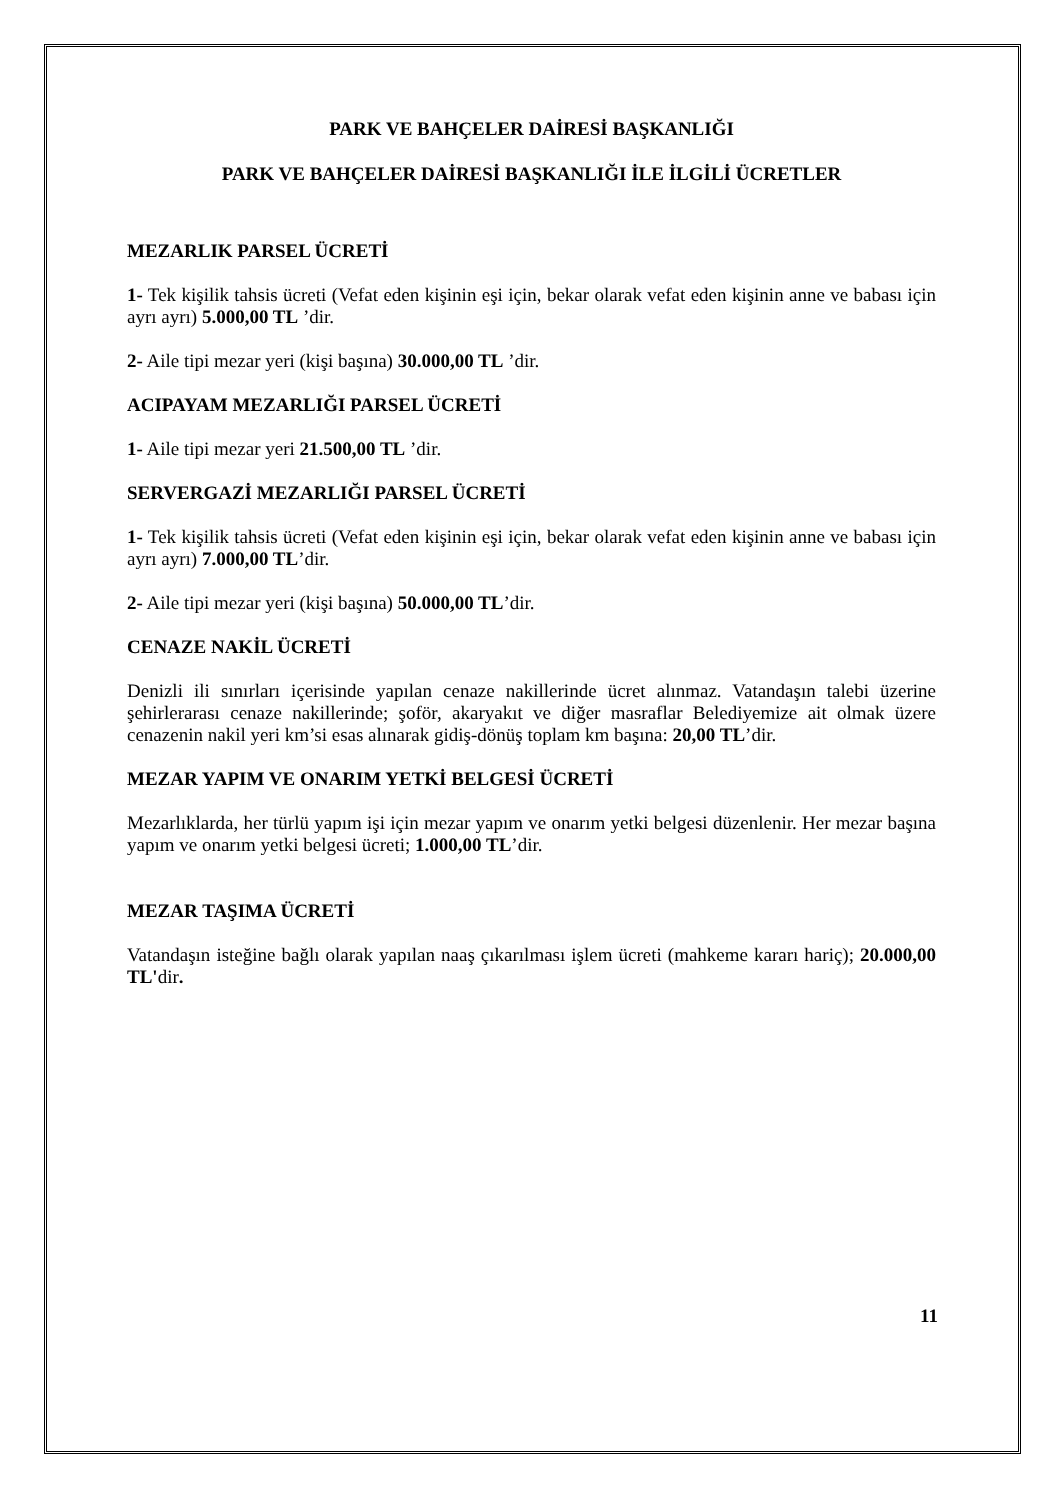PARK VE BAHÇELER DAİRESİ BAŞKANLIĞI
PARK VE BAHÇELER DAİRESİ BAŞKANLIĞI İLE İLGİLİ ÜCRETLER
MEZARLIK PARSEL ÜCRETİ
1- Tek kişilik tahsis ücreti (Vefat eden kişinin eşi için, bekar olarak vefat eden kişinin anne ve babası için ayrı ayrı) 5.000,00 TL ’dir.
2- Aile tipi mezar yeri (kişi başına) 30.000,00 TL ’dir.
ACIPAYAM MEZARLIĞI PARSEL ÜCRETİ
1- Aile tipi mezar yeri 21.500,00 TL ’dir.
SERVERGAZİ MEZARLIĞI PARSEL ÜCRETİ
1- Tek kişilik tahsis ücreti (Vefat eden kişinin eşi için, bekar olarak vefat eden kişinin anne ve babası için ayrı ayrı) 7.000,00 TL’dir.
2- Aile tipi mezar yeri (kişi başına) 50.000,00 TL’dir.
CENAZE NAKİL ÜCRETİ
Denizli ili sınırları içerisinde yapılan cenaze nakillerinde ücret alınmaz. Vatandaşın talebi üzerine şehirlerarası cenaze nakillerinde; şoför, akaryakıt ve diğer masraflar Belediyemize ait olmak üzere cenazenin nakil yeri km’si esas alınarak gidiş-dönüş toplam km başına: 20,00 TL’dir.
MEZAR YAPIM VE ONARIM YETKİ BELGESİ ÜCRETİ
Mezarlıklarda, her türlü yapım işi için mezar yapım ve onarım yetki belgesi düzenlenir. Her mezar başına yapım ve onarım yetki belgesi ücreti; 1.000,00 TL’dir.
MEZAR TAŞIMA ÜCRETİ
Vatandaşın isteğine bağlı olarak yapılan naaş çıkarılması işlem ücreti (mahkeme kararı hariç); 20.000,00 TL'dir.
11